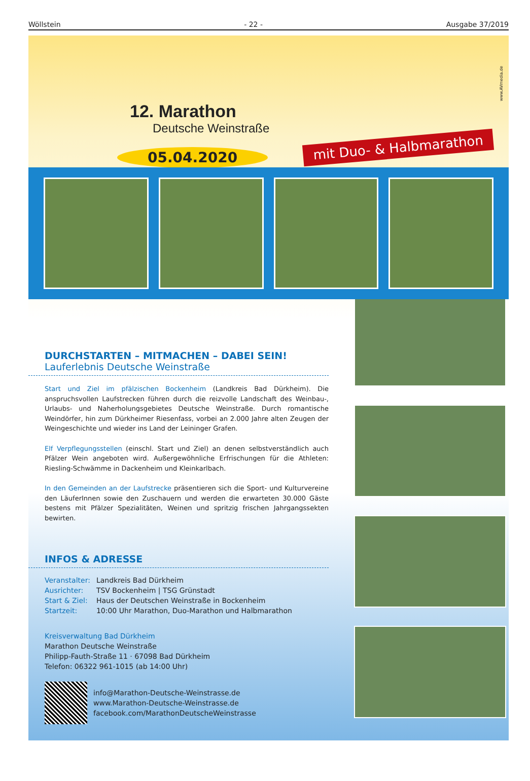Wöllstein - 22 - Ausgabe 37/2019
12. Marathon
Deutsche Weinstraße
05.04.2020
mit Duo- & Halbmarathon
www.AVmedia.de
DURCHSTARTEN – MITMACHEN – DABEI SEIN!
Lauferlebnis Deutsche Weinstraße
Start und Ziel im pfälzischen Bockenheim (Landkreis Bad Dürkheim). Die anspruchsvollen Laufstrecken führen durch die reizvolle Landschaft des Weinbau-, Urlaubs- und Naherholungsgebietes Deutsche Weinstraße. Durch romantische Weindörfer, hin zum Dürkheimer Riesenfass, vorbei an 2.000 Jahre alten Zeugen der Weingeschichte und wieder ins Land der Leininger Grafen.
Elf Verpflegungsstellen (einschl. Start und Ziel) an denen selbstverständlich auch Pfälzer Wein angeboten wird. Außergewöhnliche Erfrischungen für die Athleten: Riesling-Schwämme in Dackenheim und Kleinkarlbach.
In den Gemeinden an der Laufstrecke präsentieren sich die Sport- und Kulturvereine den LäuferInnen sowie den Zuschauern und werden die erwarteten 30.000 Gäste bestens mit Pfälzer Spezialitäten, Weinen und spritzig frischen Jahrgangssekten bewirten.
INFOS & ADRESSE
| Veranstalter: | Landkreis Bad Dürkheim |
| Ausrichter: | TSV Bockenheim / TSG Grünstadt |
| Start & Ziel: | Haus der Deutschen Weinstraße in Bockenheim |
| Startzeit: | 10:00 Uhr Marathon, Duo-Marathon und Halbmarathon |
Kreisverwaltung Bad Dürkheim
Marathon Deutsche Weinstraße
Philipp-Fauth-Straße 11 · 67098 Bad Dürkheim
Telefon: 06322 961-1015 (ab 14:00 Uhr)
info@Marathon-Deutsche-Weinstrasse.de
www.Marathon-Deutsche-Weinstrasse.de
facebook.com/MarathonDeutscheWeinstrasse